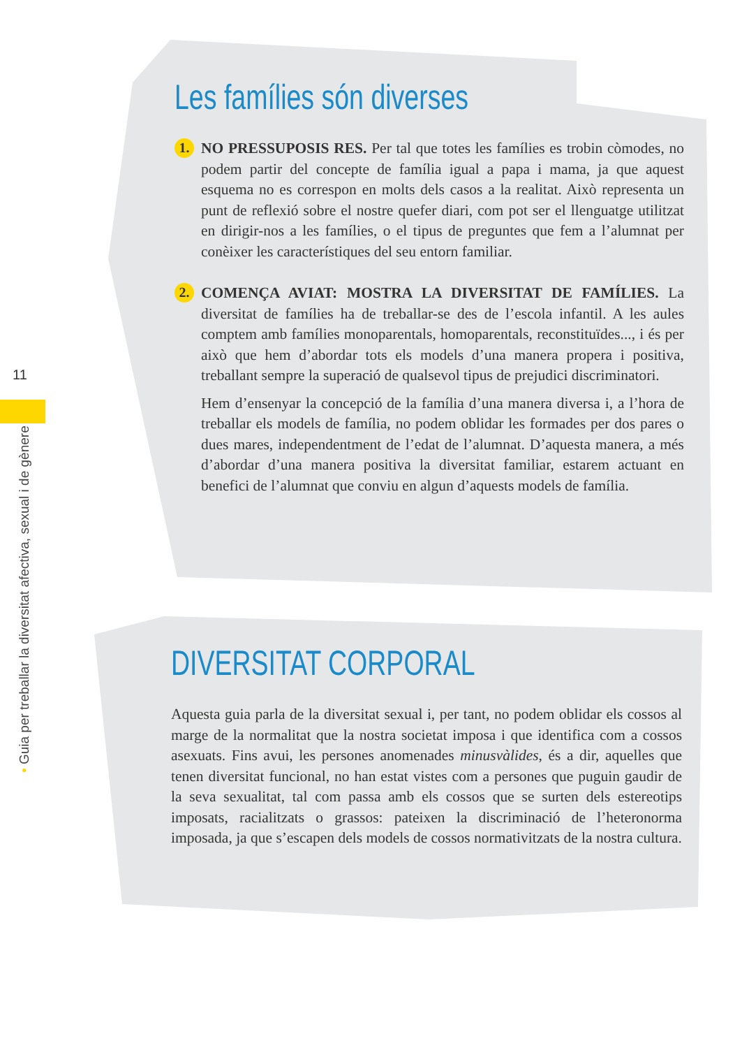11
• Guia per treballar la diversitat afectiva, sexual i de gènere
Les famílies són diverses
1.
NO PRESSUPOSIS RES. Per tal que totes les famílies es trobin còmodes, no podem partir del concepte de família igual a papa i mama, ja que aquest esquema no es correspon en molts dels casos a la realitat. Això representa un punt de reflexió sobre el nostre quefer diari, com pot ser el llenguatge utilitzat en dirigir-nos a les famílies, o el tipus de preguntes que fem a l’alumnat per conèixer les característiques del seu entorn familiar.
2.
COMENÇA AVIAT: MOSTRA LA DIVERSITAT DE FAMÍLIES. La diversitat de famílies ha de treballar-se des de l’escola infantil. A les aules comptem amb famílies monoparentals, homoparentals, reconstituïdes..., i és per això que hem d’abordar tots els models d’una manera propera i positiva, treballant sempre la superació de qualsevol tipus de prejudici discriminatori.
Hem d’ensenyar la concepció de la família d’una manera diversa i, a l’hora de treballar els models de família, no podem oblidar les formades per dos pares o dues mares, independentment de l’edat de l’alumnat. D’aquesta manera, a més d’abordar d’una manera positiva la diversitat familiar, estarem actuant en benefici de l’alumnat que conviu en algun d’aquests models de família.
DIVERSITAT CORPORAL
Aquesta guia parla de la diversitat sexual i, per tant, no podem oblidar els cossos al marge de la normalitat que la nostra societat imposa i que identifica com a cossos asexuats. Fins avui, les persones anomenades minusvàlides, és a dir, aquelles que tenen diversitat funcional, no han estat vistes com a persones que puguin gaudir de la seva sexualitat, tal com passa amb els cossos que se surten dels estereotips imposats, racialitzats o grassos: pateixen la discriminació de l’heteronorma imposada, ja que s’escapen dels models de cossos normativitzats de la nostra cultura.